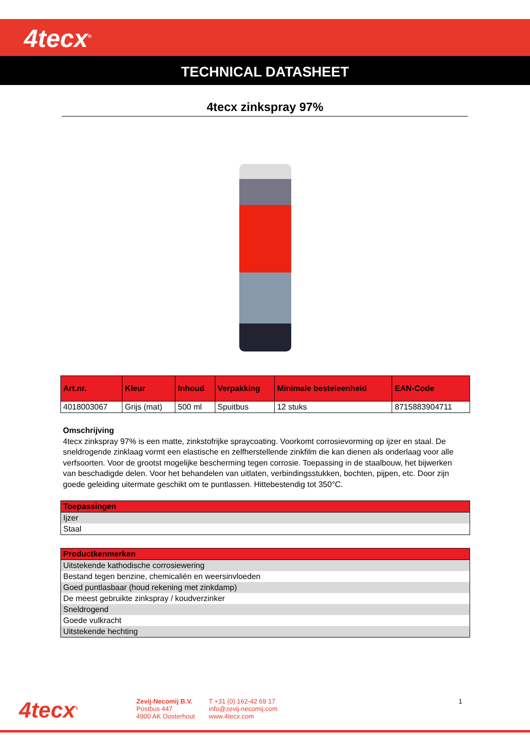4tecx<sup>®</sup>
TECHNICAL DATASHEET
4tecx zinkspray 97%
| Art.nr. | Kleur | Inhoud | Verpakking | Minimale besteleenheid | EAN-Code |
| --- | --- | --- | --- | --- | --- |
| 4018003067 | Grijs (mat) | 500 ml | Spuitbus | 12 stuks | 8715883904711 |
Omschrijving
4tecx zinkspray 97% is een matte, zinkstofrijke spraycoating. Voorkomt corrosievorming op ijzer en staal. De sneldrogende zinklaag vormt een elastische en zelfherstellende zinkfilm die kan dienen als onderlaag voor alle verfsoorten. Voor de grootst mogelijke bescherming tegen corrosie. Toepassing in de staalbouw, het bijwerken van beschadigde delen. Voor het behandelen van uitlaten, verbindingsstukken, bochten, pijpen, etc. Door zijn goede geleiding uitermate geschikt om te puntlassen. Hittebestendig tot 350°C.
| Toepassingen |
| --- |
| Ijzer |
| Staal |
| Productkenmerken |
| --- |
| Uitstekende kathodische corrosiewering |
| Bestand tegen benzine, chemicaliën en weersinvloeden |
| Goed puntlasbaar (houd rekening met zinkdamp) |
| De meest gebruikte zinkspray / koudverzinker |
| Sneldrogend |
| Goede vulkracht |
| Uitstekende hechting |
4tecx<sup>®</sup>
Zevij-Necomij B.V.
Postbus 447
4900 AK Oosterhout
T +31 (0) 162-42 69 17
info@zevij-necomij.com
www.4tecx.com
1